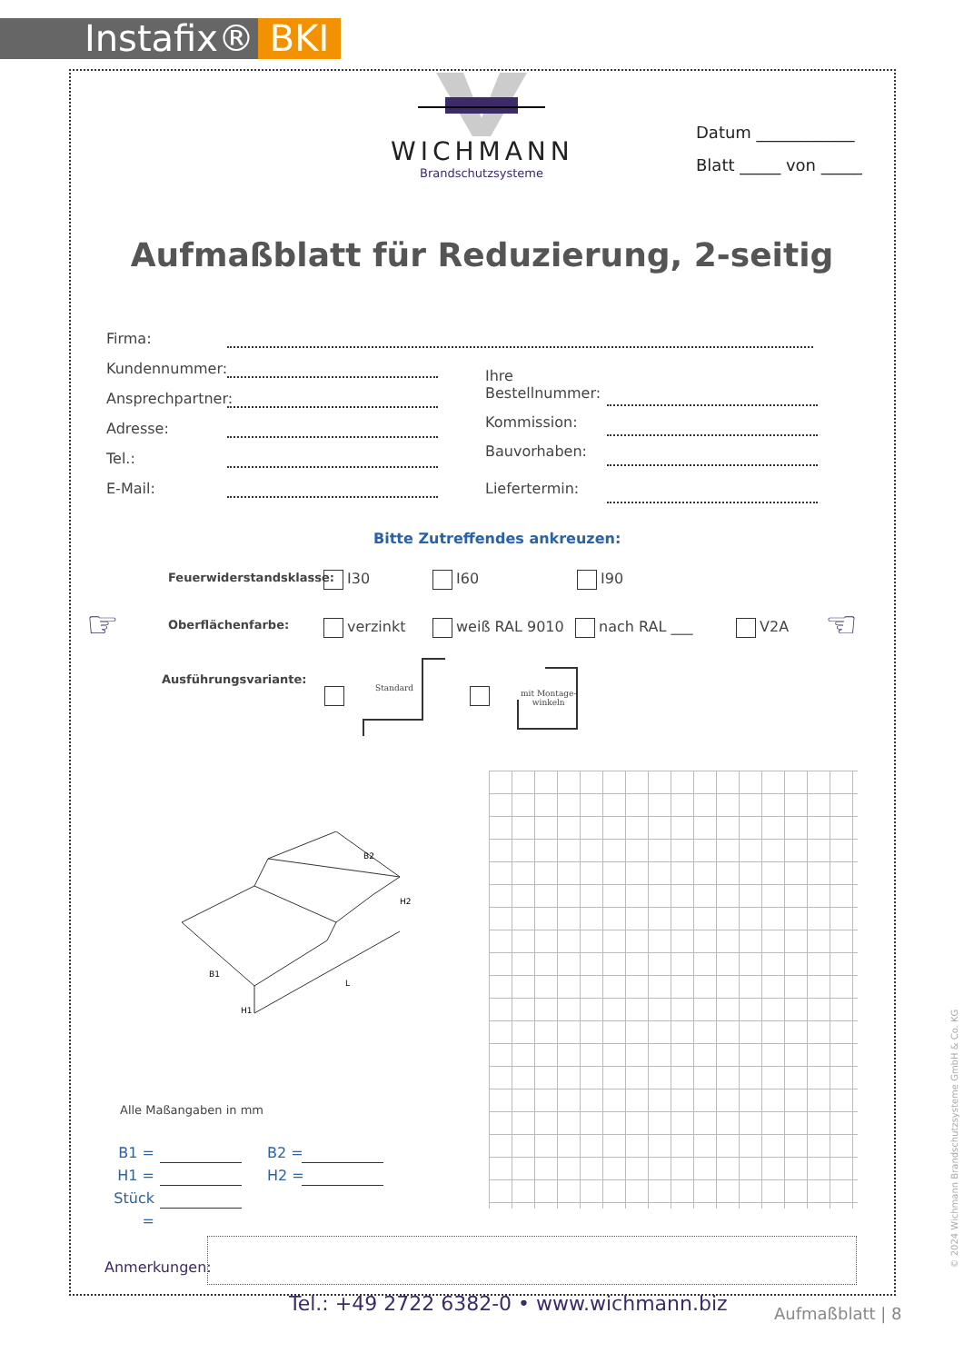Instafix® BKI
WICHMANN
Brandschutzsysteme
Datum ____________
Blatt _____ von _____
Aufmaßblatt für Reduzierung, 2-seitig
Firma:
Kundennummer:
Ansprechpartner:
Adresse:
Tel.:
E-Mail:
Ihre
Bestellnummer:
Kommission:
Bauvorhaben:
Liefertermin:
Bitte Zutreffendes ankreuzen:
Feuerwiderstandsklasse: I30 I60 I90
☞ ☜
Oberflächenfarbe: verzinkt weiß RAL 9010 nach RAL ___ V2A
Ausführungsvariante:
Standard
mit Montage-
winkeln
B2
B1
H2
H1
L
Alle Maßangaben in mm
B1 =
H1 =
Stück =
B2 =
H2 =
Anmerkungen:
Tel.: +49 2722 6382-0 • www.wichmann.biz
Aufmaßblatt | 8
© 2024 Wichmann Brandschutzsysteme GmbH & Co. KG